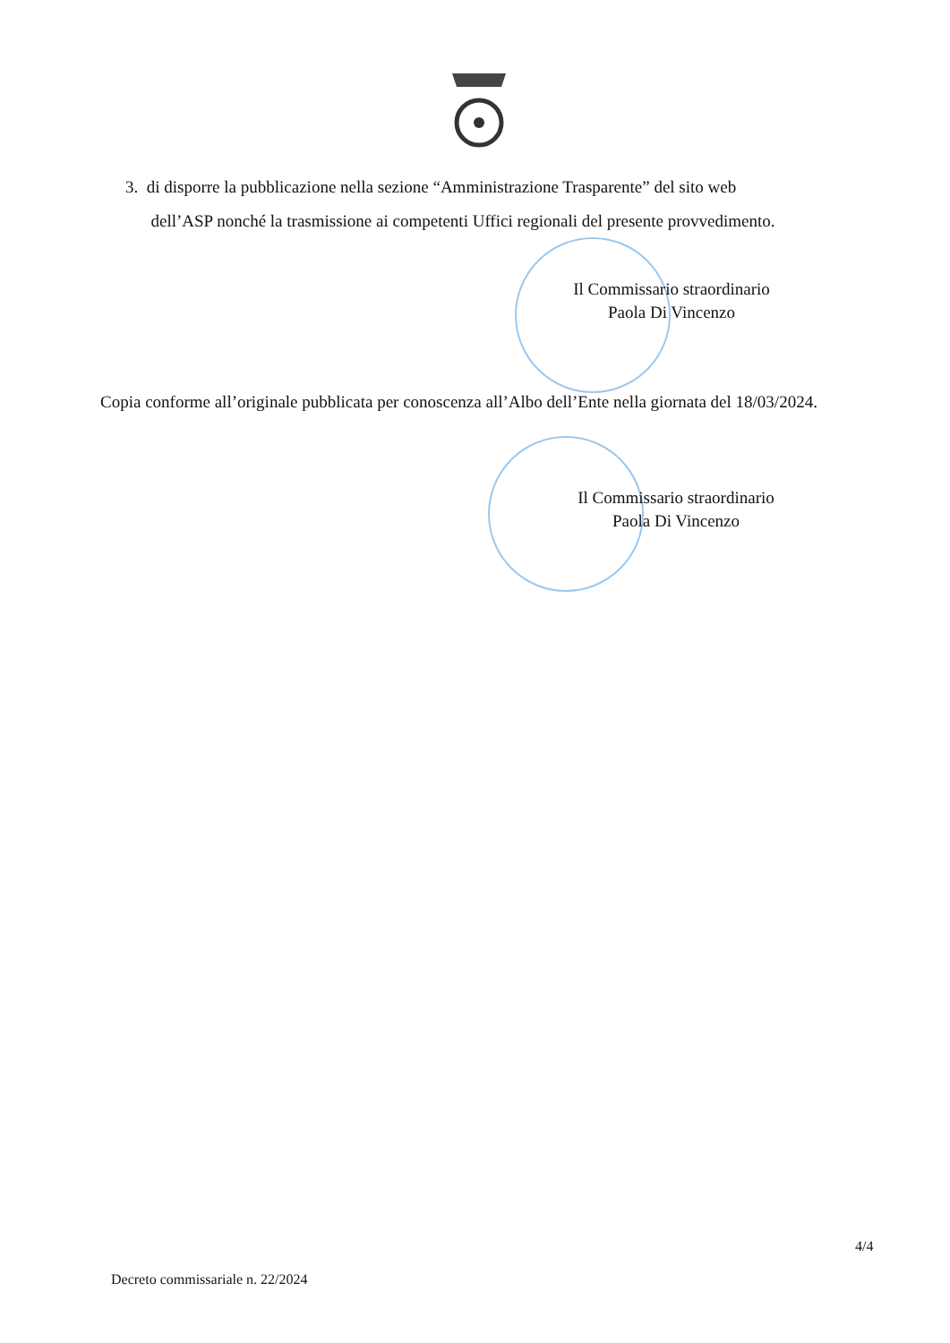3. di disporre la pubblicazione nella sezione “Amministrazione Trasparente” del sito web
dell’ASP nonché la trasmissione ai competenti Uffici regionali del presente provvedimento.
Il Commissario straordinario
Paola Di Vincenzo
Copia conforme all’originale pubblicata per conoscenza all’Albo dell’Ente nella giornata del 18/03/2024.
Il Commissario straordinario
Paola Di Vincenzo
4/4
Decreto commissariale n. 22/2024